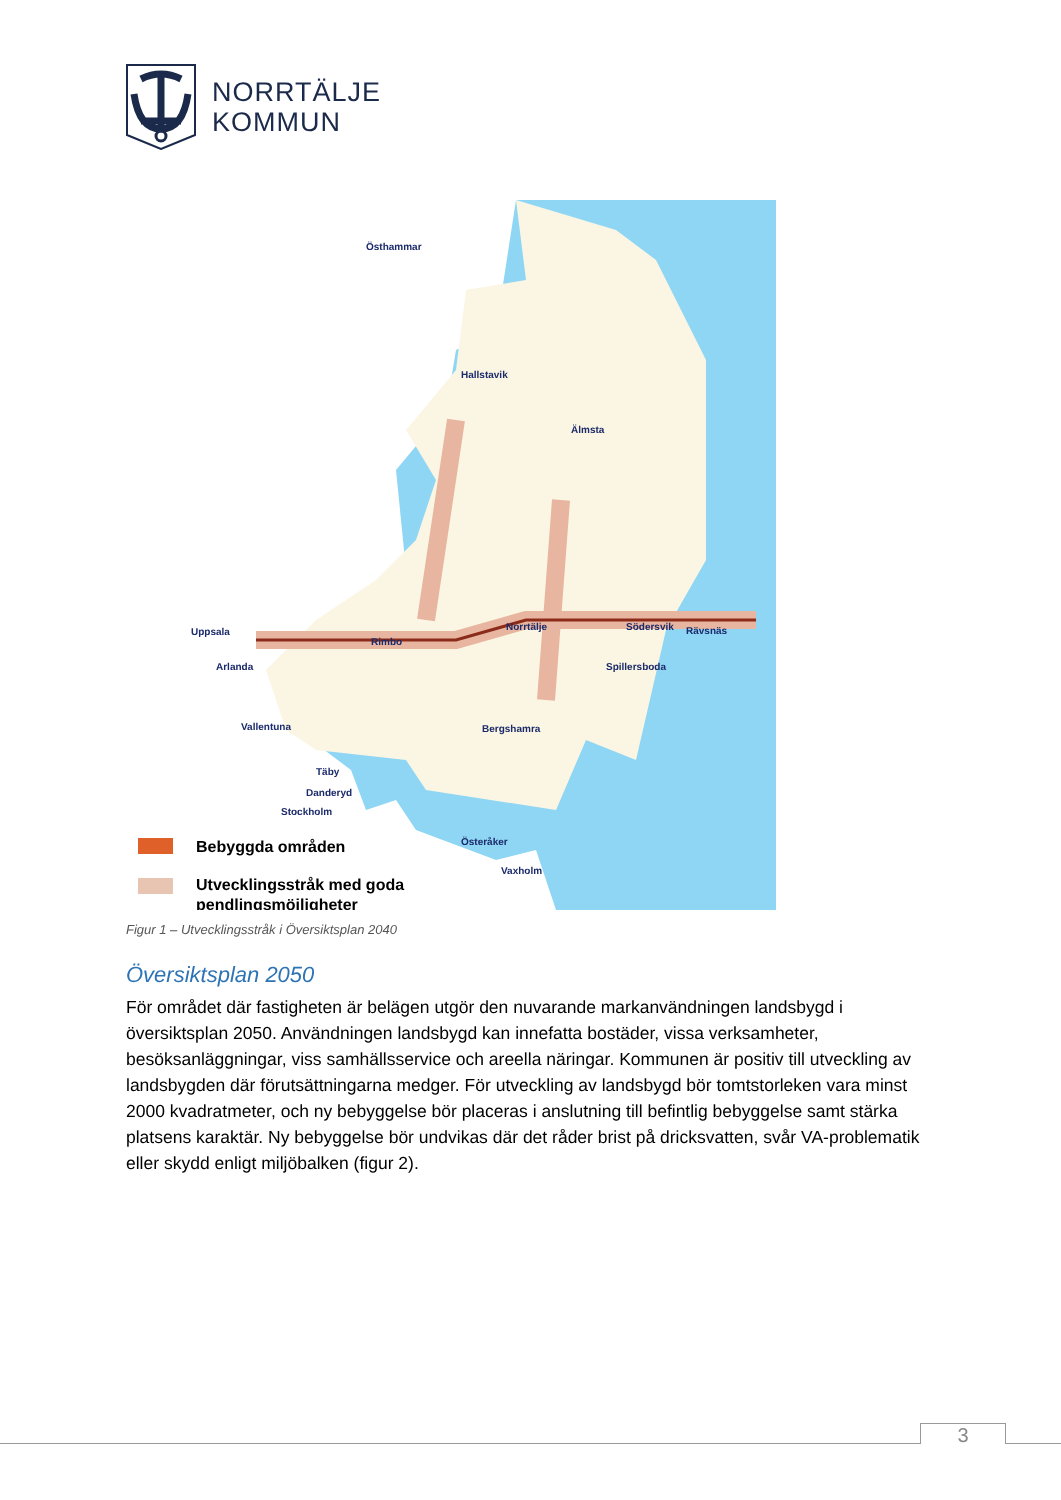NORRTÄLJE
KOMMUN
Bebyggda områden
Utvecklingsstråk med goda
pendlingsmöjligheter
Östhammar
Hallstavik
Älmsta
Norrtälje
Rimbo
Uppsala
Arlanda
Vallentuna
Täby
Danderyd
Stockholm
Bergshamra
Österåker
Vaxholm
Spillersboda
Södersvik
Rävsnäs
Figur 1 – Utvecklingsstråk i Översiktsplan 2040
Översiktsplan 2050
För området där fastigheten är belägen utgör den nuvarande markanvändningen landsbygd i översiktsplan 2050. Användningen landsbygd kan innefatta bostäder, vissa verksamheter, besöksanläggningar, viss samhällsservice och areella näringar. Kommunen är positiv till utveckling av landsbygden där förutsättningarna medger. För utveckling av landsbygd bör tomtstorleken vara minst 2000 kvadratmeter, och ny bebyggelse bör placeras i anslutning till befintlig bebyggelse samt stärka platsens karaktär. Ny bebyggelse bör undvikas där det råder brist på dricksvatten, svår VA-problematik eller skydd enligt miljöbalken (figur 2).
3